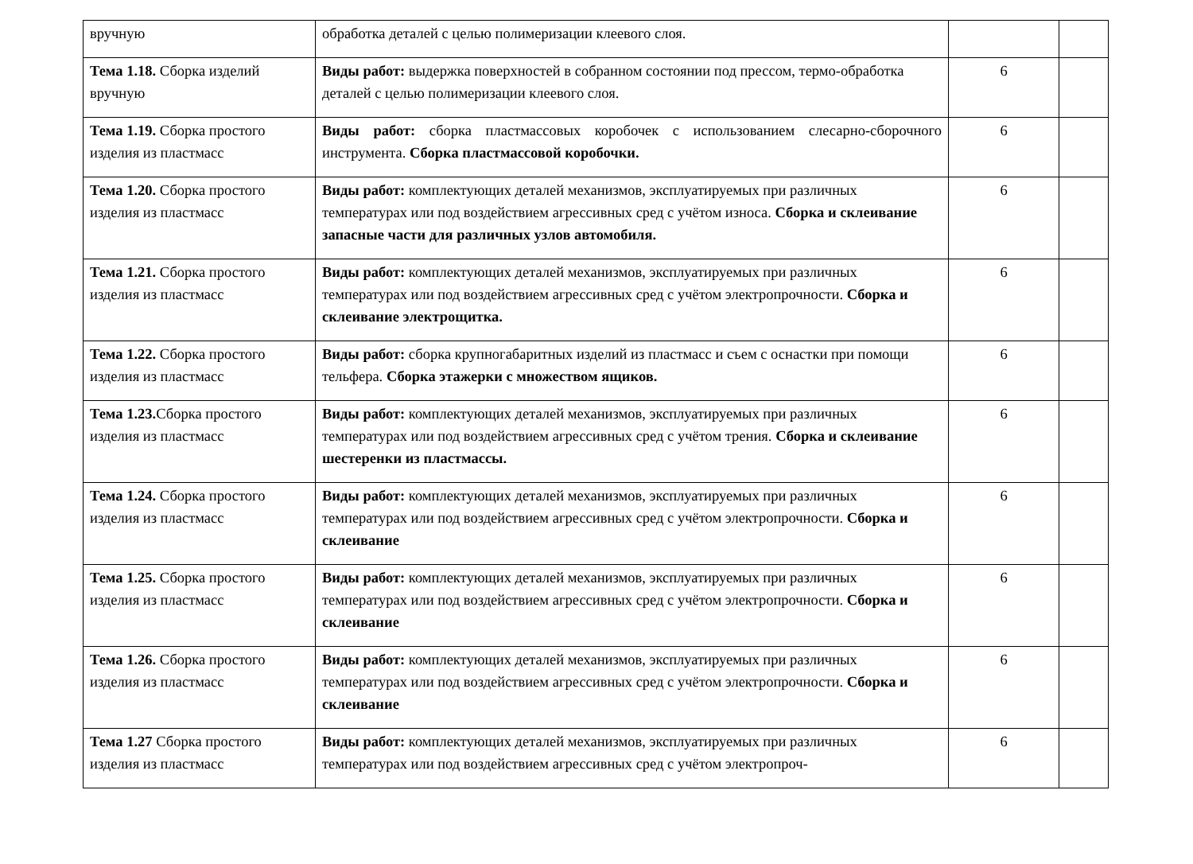| вручную | обработка деталей с целью полимеризации клеевого слоя. | | |
| Тема 1.18. Сборка изделий вручную | Виды работ: выдержка поверхностей в собранном состоянии под прессом, термо-обработка деталей с целью полимеризации клеевого слоя. | 6 | |
| Тема 1.19. Сборка простого изделия из пластмасс | Виды работ: сборка пластмассовых коробочек с использованием слесарно-сборочного инструмента. Сборка пластмассовой коробочки. | 6 | |
| Тема 1.20. Сборка простого изделия из пластмасс | Виды работ: комплектующих деталей механизмов, эксплуатируемых при различных температурах или под воздействием агрессивных сред с учётом износа. Сборка и склеивание запасные части для различных узлов автомобиля. | 6 | |
| Тема 1.21. Сборка простого изделия из пластмасс | Виды работ: комплектующих деталей механизмов, эксплуатируемых при различных температурах или под воздействием агрессивных сред с учётом электропрочности. Сборка и склеивание электрощитка. | 6 | |
| Тема 1.22. Сборка простого изделия из пластмасс | Виды работ: сборка крупногабаритных изделий из пластмасс и съем с оснастки при помощи тельфера. Сборка этажерки с множеством ящиков. | 6 | |
| Тема 1.23. Сборка простого изделия из пластмасс | Виды работ: комплектующих деталей механизмов, эксплуатируемых при различных температурах или под воздействием агрессивных сред с учётом трения. Сборка и склеивание шестеренки из пластмассы. | 6 | |
| Тема 1.24. Сборка простого изделия из пластмасс | Виды работ: комплектующих деталей механизмов, эксплуатируемых при различных температурах или под воздействием агрессивных сред с учётом электропрочности. Сборка и склеивание | 6 | |
| Тема 1.25. Сборка простого изделия из пластмасс | Виды работ: комплектующих деталей механизмов, эксплуатируемых при различных температурах или под воздействием агрессивных сред с учётом электропрочности. Сборка и склеивание | 6 | |
| Тема 1.26. Сборка простого изделия из пластмасс | Виды работ: комплектующих деталей механизмов, эксплуатируемых при различных температурах или под воздействием агрессивных сред с учётом электропрочности. Сборка и склеивание | 6 | |
| Тема 1.27 Сборка простого изделия из пластмасс | Виды работ: комплектующих деталей механизмов, эксплуатируемых при различных температурах или под воздействием агрессивных сред с учётом электропроч- | 6 | |